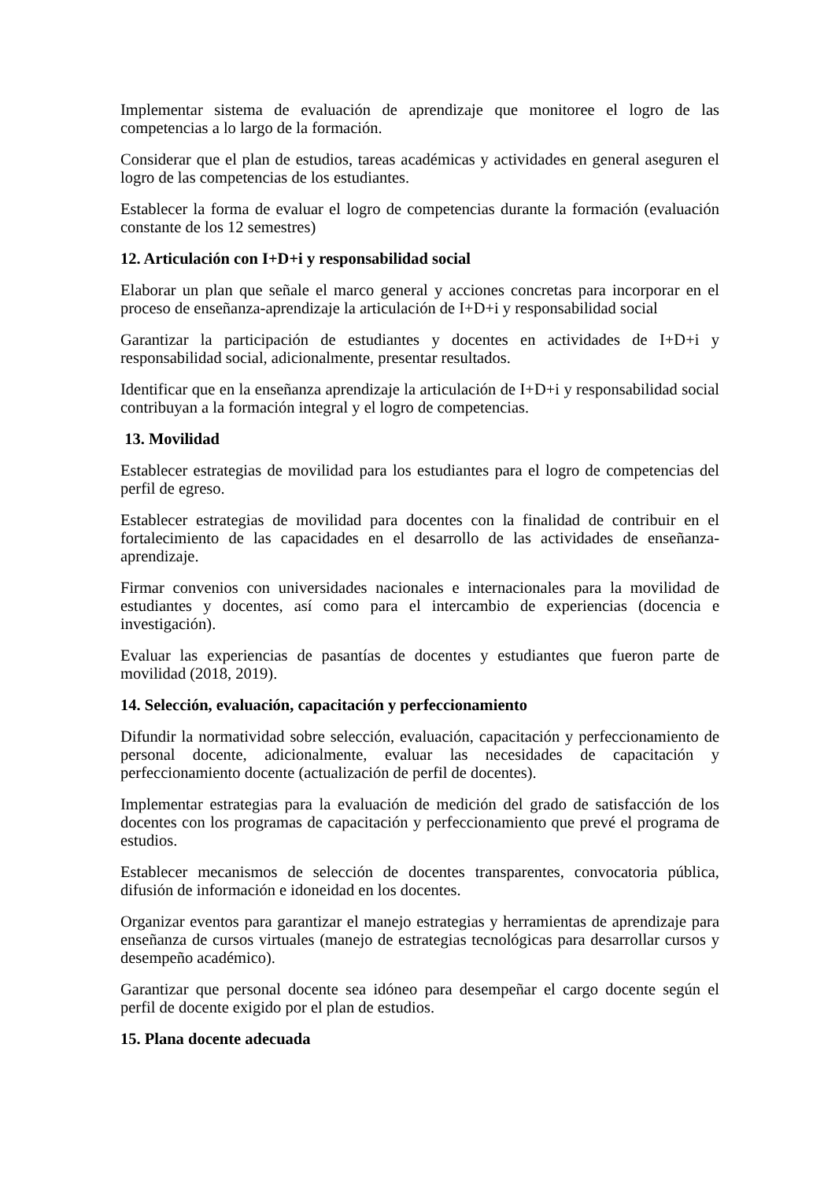Implementar sistema de evaluación de aprendizaje que monitoree el logro de las competencias a lo largo de la formación.
Considerar que el plan de estudios, tareas académicas y actividades en general aseguren el logro de las competencias de los estudiantes.
Establecer la forma de evaluar el logro de competencias durante la formación (evaluación constante de los 12 semestres)
12. Articulación con I+D+i y responsabilidad social
Elaborar un plan que señale el marco general y acciones concretas para incorporar en el proceso de enseñanza-aprendizaje la articulación de I+D+i y responsabilidad social
Garantizar la participación de estudiantes y docentes en actividades de I+D+i y responsabilidad social, adicionalmente, presentar resultados.
Identificar que en la enseñanza aprendizaje la articulación de I+D+i y responsabilidad social contribuyan a la formación integral y el logro de competencias.
13. Movilidad
Establecer estrategias de movilidad para los estudiantes para el logro de competencias del perfil de egreso.
Establecer estrategias de movilidad para docentes con la finalidad de contribuir en el fortalecimiento de las capacidades en el desarrollo de las actividades de enseñanza-aprendizaje.
Firmar convenios con universidades nacionales e internacionales para la movilidad de estudiantes y docentes, así como para el intercambio de experiencias (docencia e investigación).
Evaluar las experiencias de pasantías de docentes y estudiantes que fueron parte de movilidad (2018, 2019).
14. Selección, evaluación, capacitación y perfeccionamiento
Difundir la normatividad sobre selección, evaluación, capacitación y perfeccionamiento de personal docente, adicionalmente, evaluar las necesidades de capacitación y perfeccionamiento docente (actualización de perfil de docentes).
Implementar estrategias para la evaluación de medición del grado de satisfacción de los docentes con los programas de capacitación y perfeccionamiento que prevé el programa de estudios.
Establecer mecanismos de selección de docentes transparentes, convocatoria pública, difusión de información e idoneidad en los docentes.
Organizar eventos para garantizar el manejo estrategias y herramientas de aprendizaje para enseñanza de cursos virtuales (manejo de estrategias tecnológicas para desarrollar cursos y desempeño académico).
Garantizar que personal docente sea idóneo para desempeñar el cargo docente según el perfil de docente exigido por el plan de estudios.
15. Plana docente adecuada